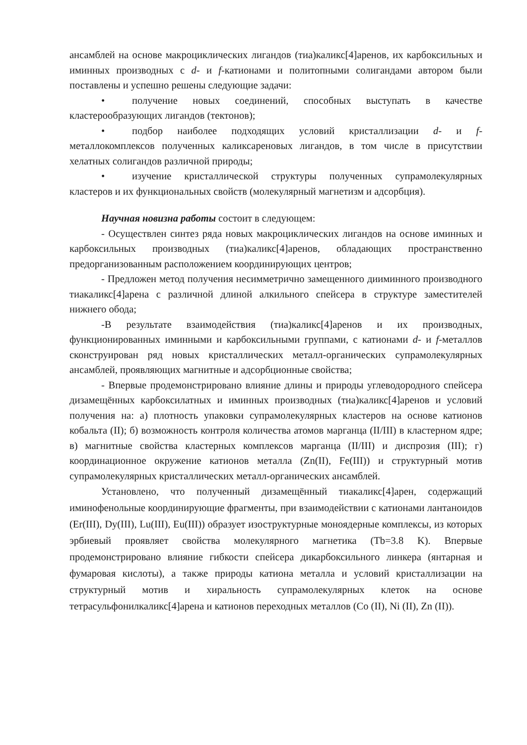ансамблей на основе макроциклических лигандов (тиа)каликс[4]аренов, их карбоксильных и иминных производных с d- и f-катионами и политопными солигандами автором были поставлены и успешно решены следующие задачи:
• получение новых соединений, способных выступать в качестве кластерообразующих лигандов (тектонов);
• подбор наиболее подходящих условий кристаллизации d- и f-металлокомплексов полученных каликсареновых лигандов, в том числе в присутствии хелатных солигандов различной природы;
• изучение кристаллической структуры полученных супрамолекулярных кластеров и их функциональных свойств (молекулярный магнетизм и адсорбция).
Научная новизна работы состоит в следующем:
- Осуществлен синтез ряда новых макроциклических лигандов на основе иминных и карбоксильных производных (тиа)каликс[4]аренов, обладающих пространственно предорганизованным расположением координирующих центров;
- Предложен метод получения несимметрично замещенного дииминного производного тиакаликс[4]арена с различной длиной алкильного спейсера в структуре заместителей нижнего обода;
-В результате взаимодействия (тиа)каликс[4]аренов и их производных, функционированных иминными и карбоксильными группами, с катионами d- и f-металлов сконструирован ряд новых кристаллических металл-органических супрамолекулярных ансамблей, проявляющих магнитные и адсорбционные свойства;
- Впервые продемонстрировано влияние длины и природы углеводородного спейсера дизамещённых карбоксилатных и иминных производных (тиа)каликс[4]аренов и условий получения на: а) плотность упаковки супрамолекулярных кластеров на основе катионов кобальта (II); б) возможность контроля количества атомов марганца (II/III) в кластерном ядре; в) магнитные свойства кластерных комплексов марганца (II/III) и диспрозия (III); г) координационное окружение катионов металла (Zn(II), Fe(III)) и структурный мотив супрамолекулярных кристаллических металл-органических ансамблей.
Установлено, что полученный дизамещённый тиакаликс[4]арен, содержащий иминофенольные координирующие фрагменты, при взаимодействии с катионами лантаноидов (Er(III), Dy(III), Lu(III), Eu(III)) образует изоструктурные моноядерные комплексы, из которых эрбиевый проявляет свойства молекулярного магнетика (Tb=3.8 K). Впервые продемонстрировано влияние гибкости спейсера дикарбоксильного линкера (янтарная и фумаровая кислоты), а также природы катиона металла и условий кристаллизации на структурный мотив и хиральность супрамолекулярных клеток на основе тетрасульфонилкаликс[4]арена и катионов переходных металлов (Co (II), Ni (II), Zn (II)).